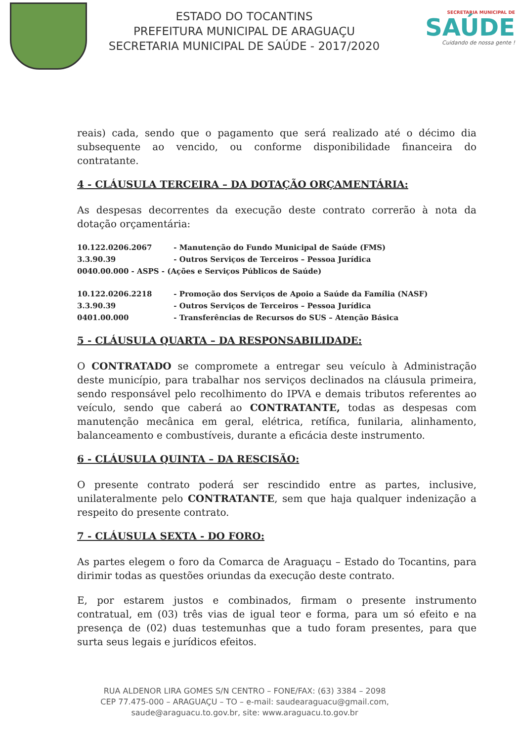ESTADO DO TOCANTINS
PREFEITURA MUNICIPAL DE ARAGUAÇU
SECRETARIA MUNICIPAL DE SAÚDE - 2017/2020
SECRETARIA MUNICIPAL DE
SAÚDE
Cuidando de nossa gente !
reais) cada, sendo que o pagamento que será realizado até o décimo dia subsequente ao vencido, ou conforme disponibilidade financeira do contratante.
4 - CLÁUSULA TERCEIRA – DA DOTAÇÃO ORÇAMENTÁRIA:
As despesas decorrentes da execução deste contrato correrão à nota da dotação orçamentária:
10.122.0206.2067 - Manutenção do Fundo Municipal de Saúde (FMS)
3.3.90.39 - Outros Serviços de Terceiros – Pessoa Jurídica
0040.00.000 - ASPS - (Ações e Serviços Públicos de Saúde)
10.122.0206.2218 - Promoção dos Serviços de Apoio a Saúde da Família (NASF)
3.3.90.39 - Outros Serviços de Terceiros – Pessoa Jurídica
0401.00.000 - Transferências de Recursos do SUS – Atenção Básica
5 - CLÁUSULA QUARTA – DA RESPONSABILIDADE:
O CONTRATADO se compromete a entregar seu veículo à Administração deste município, para trabalhar nos serviços declinados na cláusula primeira, sendo responsável pelo recolhimento do IPVA e demais tributos referentes ao veículo, sendo que caberá ao CONTRATANTE, todas as despesas com manutenção mecânica em geral, elétrica, retífica, funilaria, alinhamento, balanceamento e combustíveis, durante a eficácia deste instrumento.
6 - CLÁUSULA QUINTA – DA RESCISÃO:
O presente contrato poderá ser rescindido entre as partes, inclusive, unilateralmente pelo CONTRATANTE, sem que haja qualquer indenização a respeito do presente contrato.
7 - CLÁUSULA SEXTA - DO FORO:
As partes elegem o foro da Comarca de Araguaçu – Estado do Tocantins, para dirimir todas as questões oriundas da execução deste contrato.
E, por estarem justos e combinados, firmam o presente instrumento contratual, em (03) três vias de igual teor e forma, para um só efeito e na presença de (02) duas testemunhas que a tudo foram presentes, para que surta seus legais e jurídicos efeitos.
RUA ALDENOR LIRA GOMES S/N CENTRO – FONE/FAX: (63) 3384 – 2098
CEP 77.475-000 – ARAGUAÇU – TO – e-mail: saudearaguacu@gmail.com,
saude@araguacu.to.gov.br, site: www.araguacu.to.gov.br